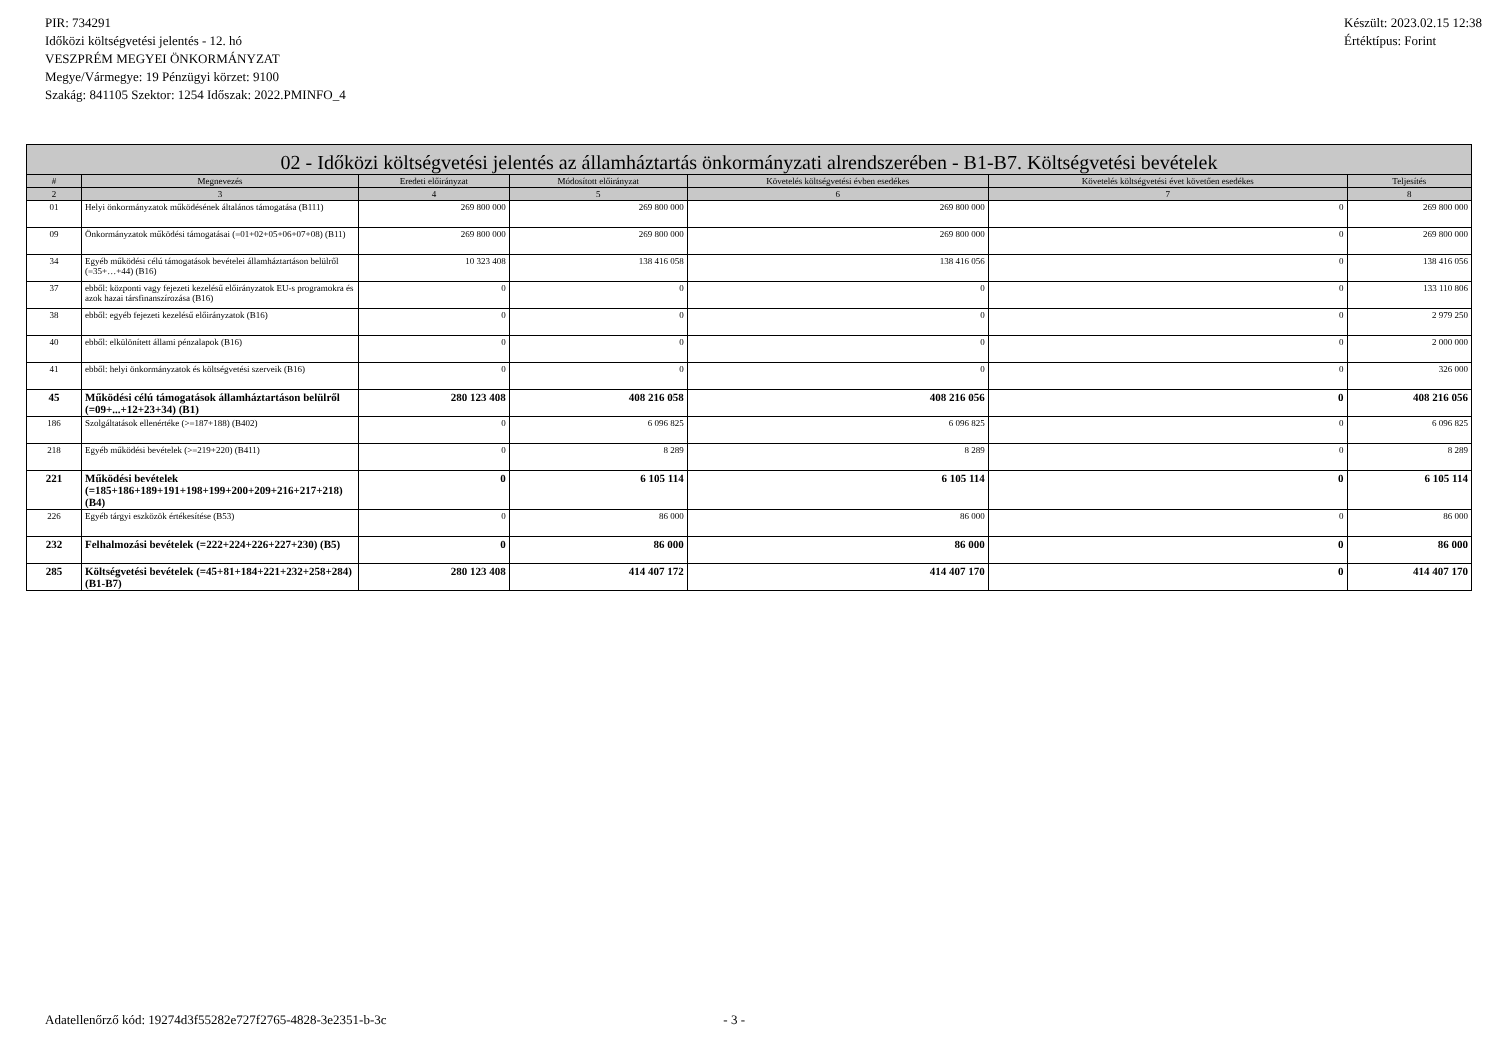PIR: 734291
Időközi költségvetési jelentés - 12. hó
VESZPRÉM MEGYEI ÖNKORMÁNYZAT
Megye/Vármegye: 19 Pénzügyi körzet: 9100
Szakág: 841105 Szektor: 1254 Időszak: 2022.PMINFO_4
Készült: 2023.02.15 12:38
Értéktípus: Forint
| 02 - Időközi költségvetési jelentés az államháztartás önkormányzati alrendszerében - B1-B7. Költségvetési bevételek | | | | | | |
| --- | --- | --- | --- | --- | --- | --- |
| # | Megnevezés | Eredeti előirányzat | Módosított előirányzat | Követelés költségvetési évben esedékes | Követelés költségvetési évet követően esedékes | Teljesítés |
| 2 | 3 | 4 | 5 | 6 | 7 | 8 |
| 01 | Helyi önkormányzatok működésének általános támogatása (B111) | 269 800 000 | 269 800 000 | 269 800 000 | 0 | 269 800 000 |
| 09 | Önkormányzatok működési támogatásai (=01+02+05+06+07+08) (B11) | 269 800 000 | 269 800 000 | 269 800 000 | 0 | 269 800 000 |
| 34 | Egyéb működési célú támogatások bevételei államháztartáson belülről (=35+…+44) (B16) | 10 323 408 | 138 416 058 | 138 416 056 | 0 | 138 416 056 |
| 37 | ebből: központi vagy fejezeti kezelésű előirányzatok EU-s programokra és azok hazai társfinanszírozása (B16) | 0 | 0 | 0 | 0 | 133 110 806 |
| 38 | ebből: egyéb fejezeti kezelésű előirányzatok (B16) | 0 | 0 | 0 | 0 | 2 979 250 |
| 40 | ebből: elkülönített állami pénzalapok (B16) | 0 | 0 | 0 | 0 | 2 000 000 |
| 41 | ebből: helyi önkormányzatok és költségvetési szerveik (B16) | 0 | 0 | 0 | 0 | 326 000 |
| 45 | Működési célú támogatások államháztartáson belülről (=09+...+12+23+34) (B1) | 280 123 408 | 408 216 058 | 408 216 056 | 0 | 408 216 056 |
| 186 | Szolgáltatások ellenértéke (>=187+188) (B402) | 0 | 6 096 825 | 6 096 825 | 0 | 6 096 825 |
| 218 | Egyéb működési bevételek (>=219+220) (B411) | 0 | 8 289 | 8 289 | 0 | 8 289 |
| 221 | Működési bevételek (=185+186+189+191+198+199+200+209+216+217+218) (B4) | 0 | 6 105 114 | 6 105 114 | 0 | 6 105 114 |
| 226 | Egyéb tárgyi eszközök értékesítése (B53) | 0 | 86 000 | 86 000 | 0 | 86 000 |
| 232 | Felhalmozási bevételek (=222+224+226+227+230) (B5) | 0 | 86 000 | 86 000 | 0 | 86 000 |
| 285 | Költségvetési bevételek (=45+81+184+221+232+258+284) (B1-B7) | 280 123 408 | 414 407 172 | 414 407 170 | 0 | 414 407 170 |
Adatellenőrző kód: 19274d3f55282e727f2765-4828-3e2351-b-3c - 3 -